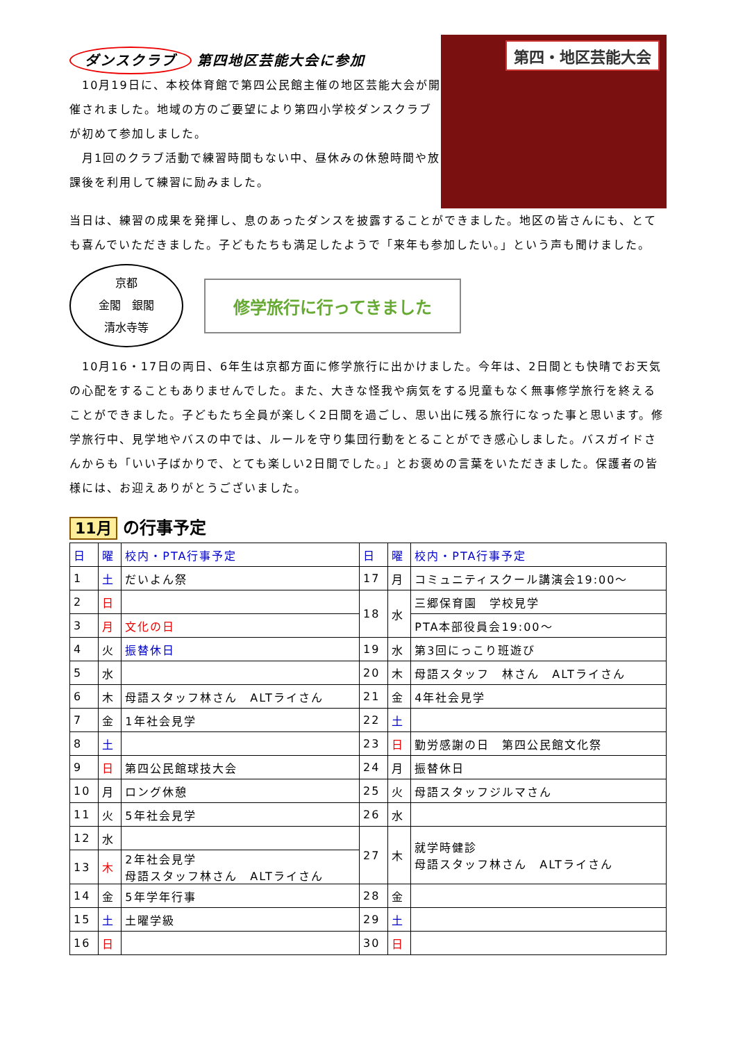ダンスクラブ 第四地区芸能大会に参加
　10月19日に、本校体育館で第四公民館主催の地区芸能大会が開催されました。地域の方のご要望により第四小学校ダンスクラブが初めて参加しました。
　月1回のクラブ活動で練習時間もない中、昼休みの休憩時間や放課後を利用して練習に励みました。
第四・地区芸能大会
当日は、練習の成果を発揮し、息のあったダンスを披露することができました。地区の皆さんにも、とても喜んでいただきました。子どもたちも満足したようで「来年も参加したい。」という声も聞けました。
京都
金閣　銀閣
清水寺等
修学旅行に行ってきました
　10月16・17日の両日、6年生は京都方面に修学旅行に出かけました。今年は、2日間とも快晴でお天気の心配をすることもありませんでした。また、大きな怪我や病気をする児童もなく無事修学旅行を終えることができました。子どもたち全員が楽しく2日間を過ごし、思い出に残る旅行になった事と思います。修学旅行中、見学地やバスの中では、ルールを守り集団行動をとることができ感心しました。バスガイドさんからも「いい子ばかりで、とても楽しい2日間でした。」とお褒めの言葉をいただきました。保護者の皆様には、お迎えありがとうございました。
11月 の行事予定
| 日 | 曜 | 校内・PTA行事予定 | 日 | 曜 | 校内・PTA行事予定 |
| --- | --- | --- | --- | --- | --- |
| 1 | 土 | だいよん祭 | 17 | 月 | コミュニティスクール講演会19:00～ |
| 2 | 日 | | 18 | 水 | 三郷保育園 学校見学 |
| 3 | 月 | 文化の日 | | | PTA本部役員会19:00～ |
| 4 | 火 | 振替休日 | 19 | 水 | 第3回にっこり班遊び |
| 5 | 水 | | 20 | 木 | 母語スタッフ 林さん ALTライさん |
| 6 | 木 | 母語スタッフ林さん ALTライさん | 21 | 金 | 4年社会見学 |
| 7 | 金 | 1年社会見学 | 22 | 土 | |
| 8 | 土 | | 23 | 日 | 勤労感謝の日 第四公民館文化祭 |
| 9 | 日 | 第四公民館球技大会 | 24 | 月 | 振替休日 |
| 10 | 月 | ロング休憩 | 25 | 火 | 母語スタッフジルマさん |
| 11 | 火 | 5年社会見学 | 26 | 水 | |
| 12 | 水 | | 27 | 木 | 就学時健診 母語スタッフ林さん ALTライさん |
| 13 | 木 | 2年社会見学 母語スタッフ林さん ALTライさん | | | |
| 14 | 金 | 5年学年行事 | 28 | 金 | |
| 15 | 土 | 土曜学級 | 29 | 土 | |
| 16 | 日 | | 30 | 日 | |